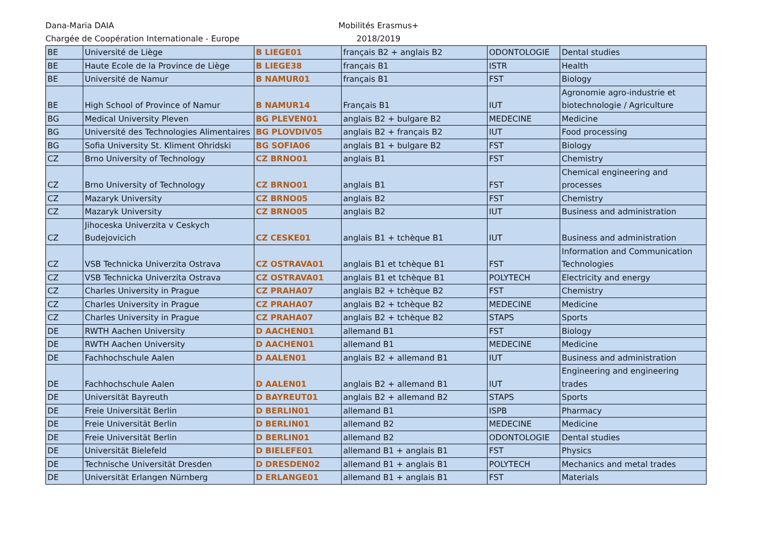Dana-Maria DAIA
Chargée de Coopération Internationale - Europe
Mobilités Erasmus+
2018/2019
| BE | Université de Liège | B LIEGE01 | français B2 + anglais B2 | ODONTOLOGIE | Dental studies |
| BE | Haute Ecole de la Province de Liège | B LIEGE38 | français B1 | ISTR | Health |
| BE | Université de Namur | B NAMUR01 | français B1 | FST | Biology |
| BE | High School of Province of Namur | B NAMUR14 | Français B1 | IUT | Agronomie agro-industrie et biotechnologie / Agriculture |
| BG | Medical University Pleven | BG PLEVEN01 | anglais B2 + bulgare B2 | MEDECINE | Medicine |
| BG | Université des Technologies Alimentaires | BG PLOVDIV05 | anglais B2 + français B2 | IUT | Food processing |
| BG | Sofia University St. Kliment Ohridski | BG SOFIA06 | anglais B1 + bulgare B2 | FST | Biology |
| CZ | Brno University of Technology | CZ BRNO01 | anglais B1 | FST | Chemistry |
| CZ | Brno University of Technology | CZ BRNO01 | anglais B1 | FST | Chemical engineering and processes |
| CZ | Mazaryk University | CZ BRNO05 | anglais B2 | FST | Chemistry |
| CZ | Mazaryk University | CZ BRNO05 | anglais B2 | IUT | Business and administration |
| CZ | Jihoceska Univerzita v Ceskych Budejovicich | CZ CESKE01 | anglais B1 + tchèque B1 | IUT | Business and administration |
| CZ | VSB Technicka Univerzita Ostrava | CZ OSTRAVA01 | anglais B1 et tchèque B1 | FST | Information and Communication Technologies |
| CZ | VSB Technicka Univerzita Ostrava | CZ OSTRAVA01 | anglais B1 et tchèque B1 | POLYTECH | Electricity and energy |
| CZ | Charles University in Prague | CZ PRAHA07 | anglais B2 + tchèque B2 | FST | Chemistry |
| CZ | Charles University in Prague | CZ PRAHA07 | anglais B2 + tchèque B2 | MEDECINE | Medicine |
| CZ | Charles University in Prague | CZ PRAHA07 | anglais B2 + tchèque B2 | STAPS | Sports |
| DE | RWTH Aachen University | D AACHEN01 | allemand B1 | FST | Biology |
| DE | RWTH Aachen University | D AACHEN01 | allemand B1 | MEDECINE | Medicine |
| DE | Fachhochschule Aalen | D AALEN01 | anglais B2 + allemand B1 | IUT | Business and administration |
| DE | Fachhochschule Aalen | D AALEN01 | anglais B2 + allemand B1 | IUT | Engineering and engineering trades |
| DE | Universität Bayreuth | D BAYREUT01 | anglais B2 + allemand B2 | STAPS | Sports |
| DE | Freie Universität Berlin | D BERLIN01 | allemand B1 | ISPB | Pharmacy |
| DE | Freie Universität Berlin | D BERLIN01 | allemand B2 | MEDECINE | Medicine |
| DE | Freie Universität Berlin | D BERLIN01 | allemand B2 | ODONTOLOGIE | Dental studies |
| DE | Universität Bielefeld | D BIELEFE01 | allemand B1 + anglais B1 | FST | Physics |
| DE | Technische Universität Dresden | D DRESDEN02 | allemand B1 + anglais B1 | POLYTECH | Mechanics and metal trades |
| DE | Universität Erlangen Nürnberg | D ERLANGE01 | allemand B1 + anglais B1 | FST | Materials |